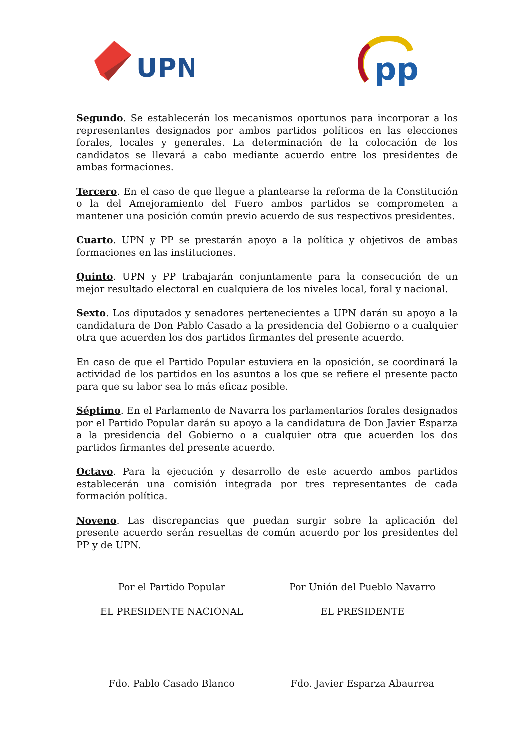UPN
pp
Segundo. Se establecerán los mecanismos oportunos para incorporar a los representantes designados por ambos partidos políticos en las elecciones forales, locales y generales. La determinación de la colocación de los candidatos se llevará a cabo mediante acuerdo entre los presidentes de ambas formaciones.
Tercero. En el caso de que llegue a plantearse la reforma de la Constitución o la del Amejoramiento del Fuero ambos partidos se comprometen a mantener una posición común previo acuerdo de sus respectivos presidentes.
Cuarto. UPN y PP se prestarán apoyo a la política y objetivos de ambas formaciones en las instituciones.
Quinto. UPN y PP trabajarán conjuntamente para la consecución de un mejor resultado electoral en cualquiera de los niveles local, foral y nacional.
Sexto. Los diputados y senadores pertenecientes a UPN darán su apoyo a la candidatura de Don Pablo Casado a la presidencia del Gobierno o a cualquier otra que acuerden los dos partidos firmantes del presente acuerdo.
En caso de que el Partido Popular estuviera en la oposición, se coordinará la actividad de los partidos en los asuntos a los que se refiere el presente pacto para que su labor sea lo más eficaz posible.
Séptimo. En el Parlamento de Navarra los parlamentarios forales designados por el Partido Popular darán su apoyo a la candidatura de Don Javier Esparza a la presidencia del Gobierno o a cualquier otra que acuerden los dos partidos firmantes del presente acuerdo.
Octavo. Para la ejecución y desarrollo de este acuerdo ambos partidos establecerán una comisión integrada por tres representantes de cada formación política.
Noveno. Las discrepancias que puedan surgir sobre la aplicación del presente acuerdo serán resueltas de común acuerdo por los presidentes del PP y de UPN.
Por el Partido Popular
EL PRESIDENTE NACIONAL
Fdo. Pablo Casado Blanco
Por Unión del Pueblo Navarro
EL PRESIDENTE
Fdo. Javier Esparza Abaurrea